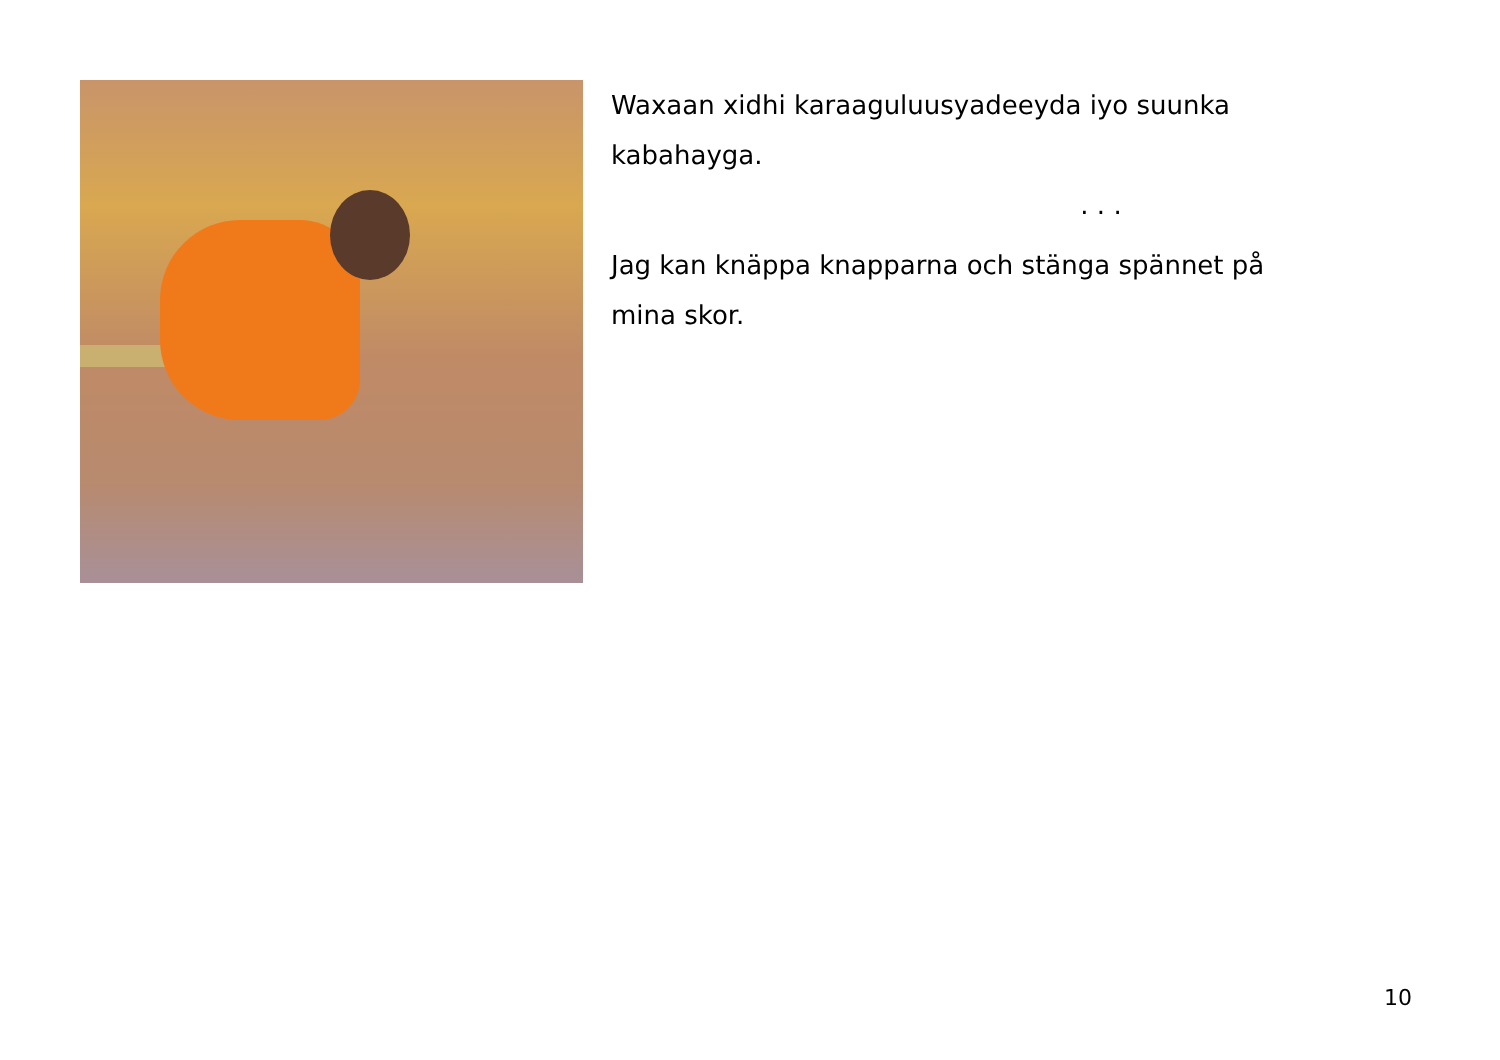Waxaan xidhi karaaguluusyadeeyda iyo suunka kabahayga.
. . .
Jag kan knäppa knapparna och stänga spännet på mina skor.
10